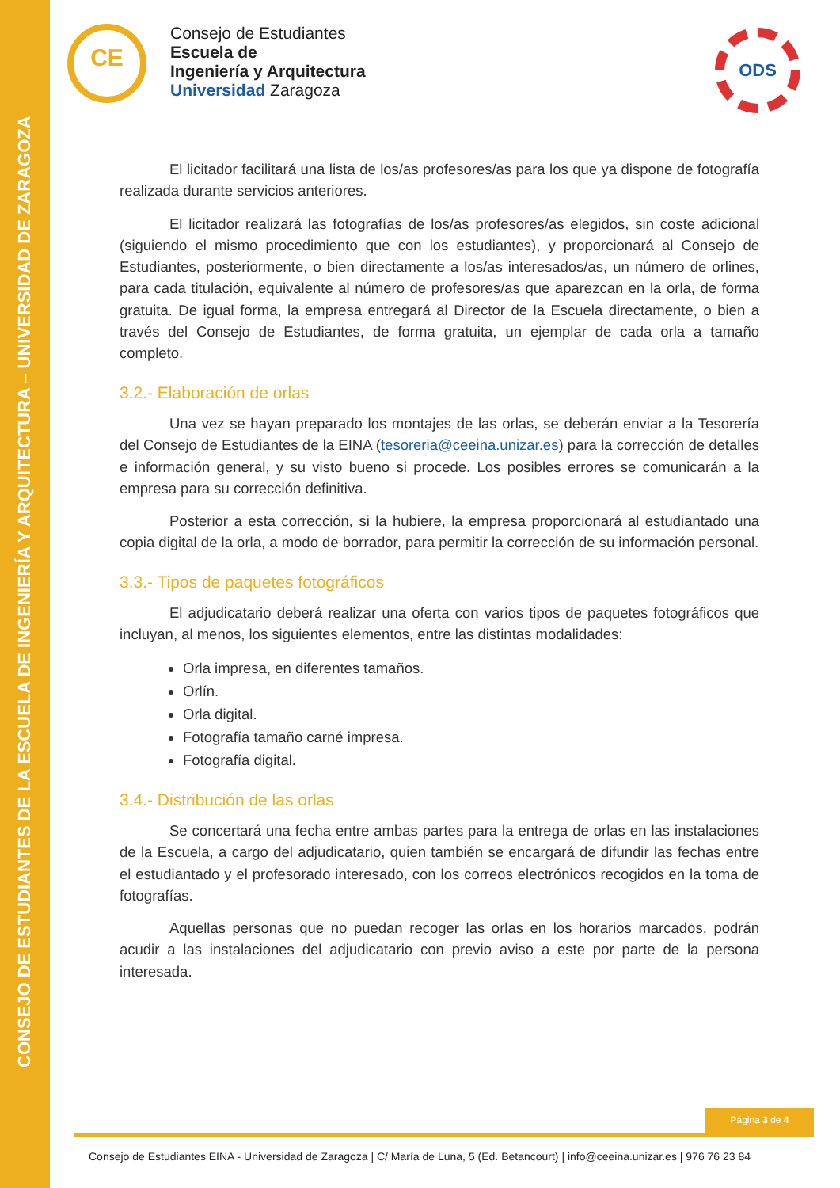CONSEJO DE ESTUDIANTES DE LA ESCUELA DE INGENIERÍA Y ARQUITECTURA – UNIVERSIDAD DE ZARAGOZA
CE
Consejo de Estudiantes
Escuela de
Ingeniería y Arquitectura
Universidad Zaragoza
ODS
El licitador facilitará una lista de los/as profesores/as para los que ya dispone de fotografía realizada durante servicios anteriores.
El licitador realizará las fotografías de los/as profesores/as elegidos, sin coste adicional (siguiendo el mismo procedimiento que con los estudiantes), y proporcionará al Consejo de Estudiantes, posteriormente, o bien directamente a los/as interesados/as, un número de orlines, para cada titulación, equivalente al número de profesores/as que aparezcan en la orla, de forma gratuita. De igual forma, la empresa entregará al Director de la Escuela directamente, o bien a través del Consejo de Estudiantes, de forma gratuita, un ejemplar de cada orla a tamaño completo.
3.2.- Elaboración de orlas
Una vez se hayan preparado los montajes de las orlas, se deberán enviar a la Tesorería del Consejo de Estudiantes de la EINA (tesoreria@ceeina.unizar.es) para la corrección de detalles e información general, y su visto bueno si procede. Los posibles errores se comunicarán a la empresa para su corrección definitiva.
Posterior a esta corrección, si la hubiere, la empresa proporcionará al estudiantado una copia digital de la orla, a modo de borrador, para permitir la corrección de su información personal.
3.3.- Tipos de paquetes fotográficos
El adjudicatario deberá realizar una oferta con varios tipos de paquetes fotográficos que incluyan, al menos, los siguientes elementos, entre las distintas modalidades:
Orla impresa, en diferentes tamaños.
Orlín.
Orla digital.
Fotografía tamaño carné impresa.
Fotografía digital.
3.4.- Distribución de las orlas
Se concertará una fecha entre ambas partes para la entrega de orlas en las instalaciones de la Escuela, a cargo del adjudicatario, quien también se encargará de difundir las fechas entre el estudiantado y el profesorado interesado, con los correos electrónicos recogidos en la toma de fotografías.
Aquellas personas que no puedan recoger las orlas en los horarios marcados, podrán acudir a las instalaciones del adjudicatario con previo aviso a este por parte de la persona interesada.
Página 3 de 4
Consejo de Estudiantes EINA - Universidad de Zaragoza | C/ María de Luna, 5 (Ed. Betancourt) | info@ceeina.unizar.es | 976 76 23 84